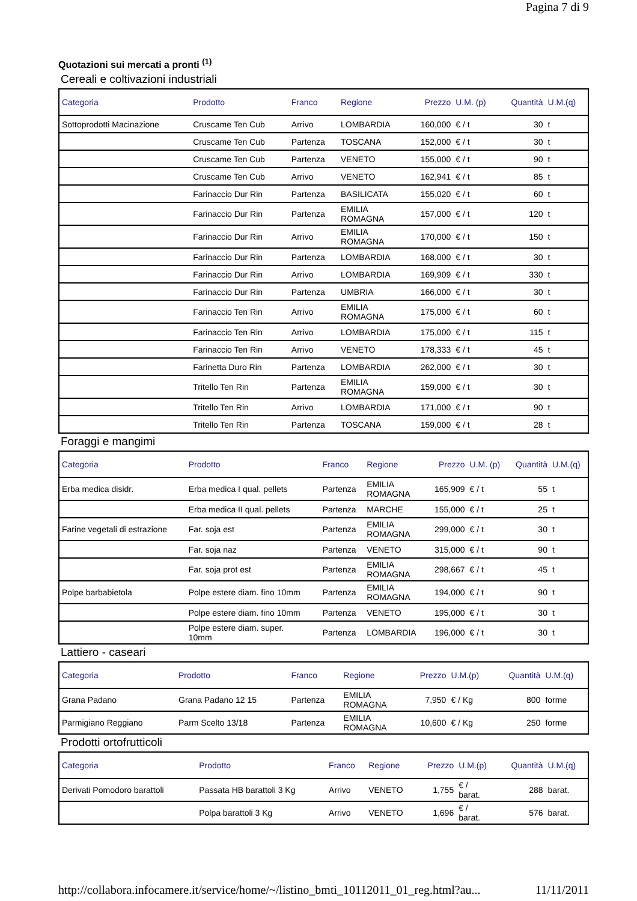Pagina 7 di 9
Quotazioni sui mercati a pronti <sup>(1)</sup>
Cereali e coltivazioni industriali
| Categoria | Prodotto | Franco | Regione | Prezzo | U.M. (p) | Quantità | U.M.(q) |
| --- | --- | --- | --- | --- | --- | --- | --- |
| Sottoprodotti Macinazione | Cruscame Ten Cub | Arrivo | LOMBARDIA | 160,000 | € / t | 30 | t |
| | Cruscame Ten Cub | Partenza | TOSCANA | 152,000 | € / t | 30 | t |
| | Cruscame Ten Cub | Partenza | VENETO | 155,000 | € / t | 90 | t |
| | Cruscame Ten Cub | Arrivo | VENETO | 162,941 | € / t | 85 | t |
| | Farinaccio Dur Rin | Partenza | BASILICATA | 155,020 | € / t | 60 | t |
| | Farinaccio Dur Rin | Partenza | EMILIA ROMAGNA | 157,000 | € / t | 120 | t |
| | Farinaccio Dur Rin | Arrivo | EMILIA ROMAGNA | 170,000 | € / t | 150 | t |
| | Farinaccio Dur Rin | Partenza | LOMBARDIA | 168,000 | € / t | 30 | t |
| | Farinaccio Dur Rin | Arrivo | LOMBARDIA | 169,909 | € / t | 330 | t |
| | Farinaccio Dur Rin | Partenza | UMBRIA | 166,000 | € / t | 30 | t |
| | Farinaccio Ten Rin | Arrivo | EMILIA ROMAGNA | 175,000 | € / t | 60 | t |
| | Farinaccio Ten Rin | Arrivo | LOMBARDIA | 175,000 | € / t | 115 | t |
| | Farinaccio Ten Rin | Arrivo | VENETO | 178,333 | € / t | 45 | t |
| | Farinetta Duro Rin | Partenza | LOMBARDIA | 262,000 | € / t | 30 | t |
| | Tritello Ten Rin | Partenza | EMILIA ROMAGNA | 159,000 | € / t | 30 | t |
| | Tritello Ten Rin | Arrivo | LOMBARDIA | 171,000 | € / t | 90 | t |
| | Tritello Ten Rin | Partenza | TOSCANA | 159,000 | € / t | 28 | t |
Foraggi e mangimi
| Categoria | Prodotto | Franco | Regione | Prezzo | U.M. (p) | Quantità | U.M.(q) |
| --- | --- | --- | --- | --- | --- | --- | --- |
| Erba medica disidr. | Erba medica I qual. pellets | Partenza | EMILIA ROMAGNA | 165,909 | € / t | 55 | t |
| | Erba medica II qual. pellets | Partenza | MARCHE | 155,000 | € / t | 25 | t |
| Farine vegetali di estrazione | Far. soja est | Partenza | EMILIA ROMAGNA | 299,000 | € / t | 30 | t |
| | Far. soja naz | Partenza | VENETO | 315,000 | € / t | 90 | t |
| | Far. soja prot est | Partenza | EMILIA ROMAGNA | 298,667 | € / t | 45 | t |
| Polpe barbabietola | Polpe estere diam. fino 10mm | Partenza | EMILIA ROMAGNA | 194,000 | € / t | 90 | t |
| | Polpe estere diam. fino 10mm | Partenza | VENETO | 195,000 | € / t | 30 | t |
| | Polpe estere diam. super. 10mm | Partenza | LOMBARDIA | 196,000 | € / t | 30 | t |
Lattiero - caseari
| Categoria | Prodotto | Franco | Regione | Prezzo | U.M.(p) | Quantità | U.M.(q) |
| --- | --- | --- | --- | --- | --- | --- | --- |
| Grana Padano | Grana Padano 12 15 | Partenza | EMILIA ROMAGNA | 7,950 | € / Kg | 800 | forme |
| Parmigiano Reggiano | Parm Scelto 13/18 | Partenza | EMILIA ROMAGNA | 10,600 | € / Kg | 250 | forme |
Prodotti ortofrutticoli
| Categoria | Prodotto | Franco | Regione | Prezzo | U.M.(p) | Quantità | U.M.(q) |
| --- | --- | --- | --- | --- | --- | --- | --- |
| Derivati Pomodoro barattoli | Passata HB barattoli 3 Kg | Arrivo | VENETO | 1,755 | € / barat. | 288 | barat. |
| | Polpa barattoli 3 Kg | Arrivo | VENETO | 1,696 | € / barat. | 576 | barat. |
http://collabora.infocamere.it/service/home/~/listino_bmti_10112011_01_reg.html?au... 11/11/2011